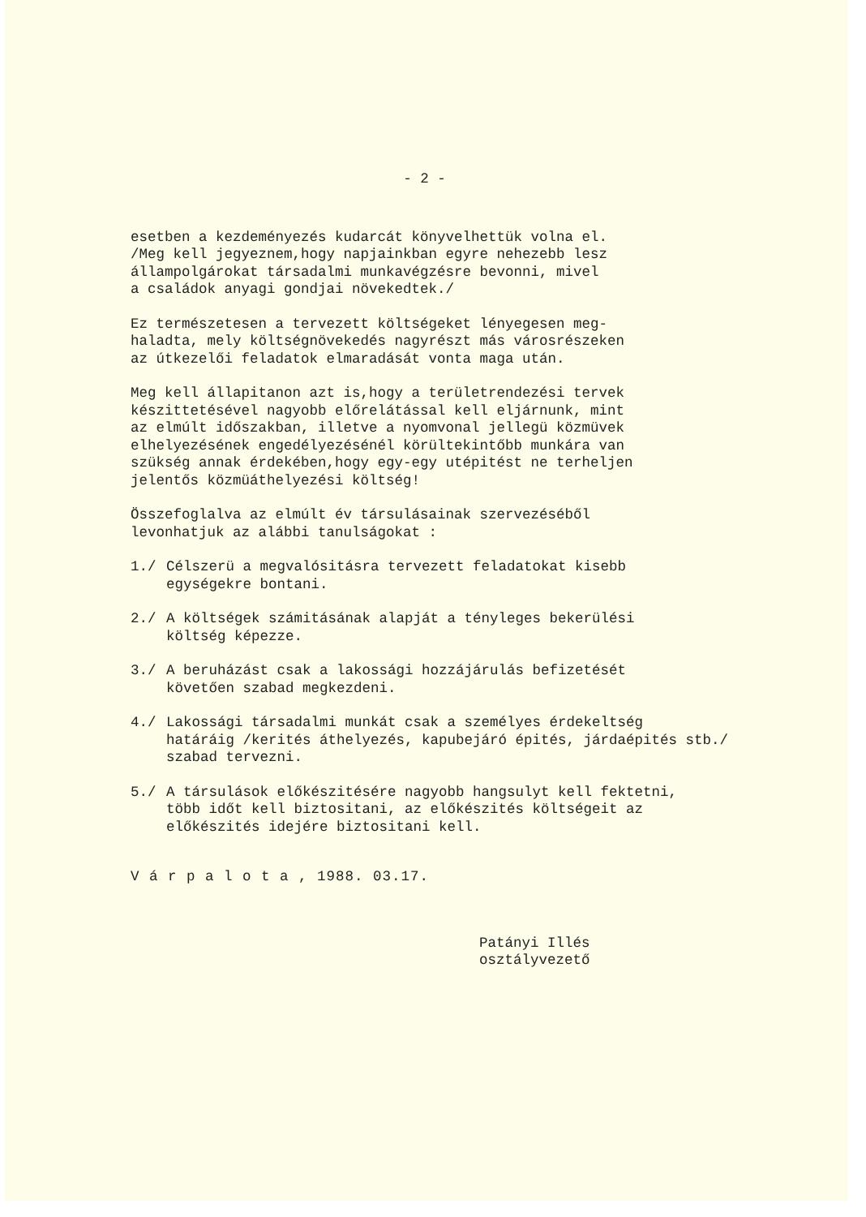- 2 -
esetben a kezdeményezés kudarcát könyvelhettük volna el.
/Meg kell jegyeznem,hogy napjainkban egyre nehezebb lesz
állampolgárokat társadalmi munkavégzésre bevonni, mivel
a családok anyagi gondjai növekedtek./
Ez természetesen a tervezett költségeket lényegesen meg-
haladta, mely költségnövekedés nagyrészt más városrészeken
az útkezelői feladatok elmaradását vonta maga után.
Meg kell állapitanon azt is,hogy a területrendezési tervek
készittetésével nagyobb előrelátással kell eljárnunk, mint
az elmúlt időszakban, illetve a nyomvonal jellegü közmüvek
elhelyezésének engedélyezésénél körültekintőbb munkára van
szükség annak érdekében,hogy egy-egy utépitést ne terheljen
jelentős közmüáthelyezési költség!
Összefoglalva az elmúlt év társulásainak szervezéséből
levonhatjuk az alábbi tanulságokat :
1./ Célszerü a megvalósitásra tervezett feladatokat kisebb
egységekre bontani.
2./ A költségek számitásának alapját a tényleges bekerülési
költség képezze.
3./ A beruházást csak a lakossági hozzájárulás befizetését
követően szabad megkezdeni.
4./ Lakossági társadalmi munkát csak a személyes érdekeltség
határáig /kerités áthelyezés, kapubejáró épités, járdaépités stb./
szabad tervezni.
5./ A társulások előkészitésére nagyobb hangsulyt kell fektetni,
több időt kell biztositani, az előkészités költségeit az
előkészités idejére biztositani kell.
V á r p a l o t a , 1988. 03.17.
Patányi Illés
osztályvezető